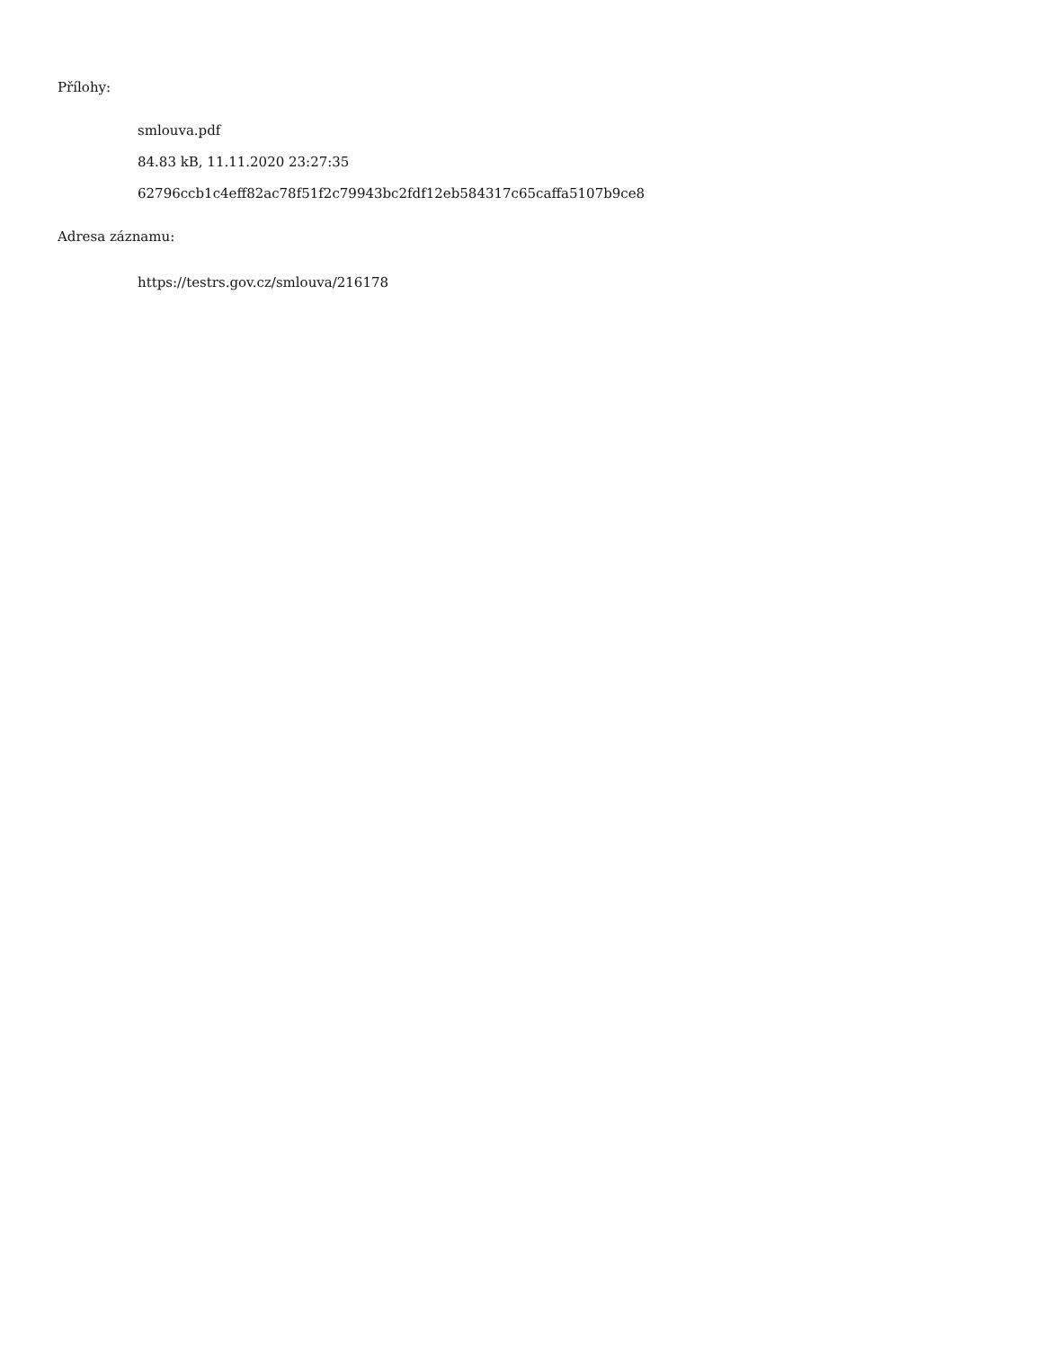Přílohy:
smlouva.pdf
84.83 kB, 11.11.2020 23:27:35
62796ccb1c4eff82ac78f51f2c79943bc2fdf12eb584317c65caffa5107b9ce8
Adresa záznamu:
https://testrs.gov.cz/smlouva/216178